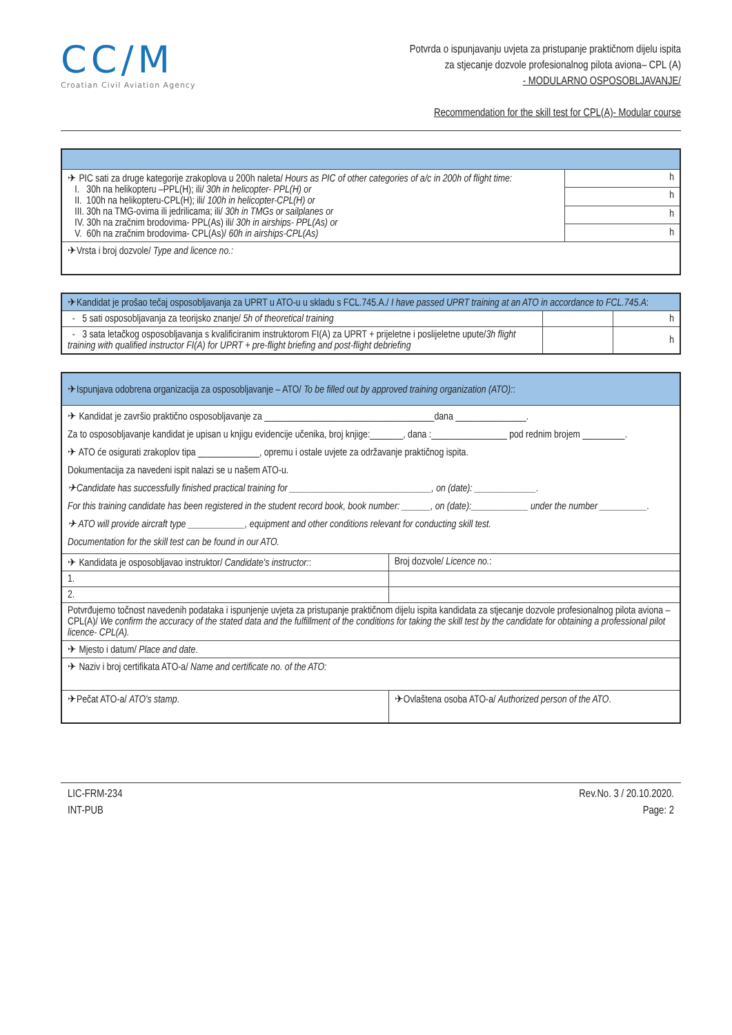CC/M
Croatian Civil Aviation Agency
Potvrda o ispunjavanju uvjeta za pristupanje praktičnom dijelu ispita
za stjecanje dozvole profesionalnog pilota aviona– CPL (A)
- MODULARNO OSPOSOBLJAVANJE/
Recommendation for the skill test for CPL(A)- Modular course
| ✈ PIC sati za druge kategorije zrakoplova u 200h naleta/ Hours as PIC of other categories of a/c in 200h of flight time: I. 30h na helikopteru –PPL(H); ili/ 30h in helicopter- PPL(H) or II. 100h na helikopteru-CPL(H); ili/ 100h in helicopter-CPL(H) or III. 30h na TMG-ovima ili jedrilicama; ili/ 30h in TMGs or sailplanes or IV. 30h na zračnim brodovima- PPL(As) ili/ 30h in airships- PPL(As) or V. 60h na zračnim brodovima- CPL(As)/ 60h in airships-CPL(As) | h |
| | h |
| | h |
| | h |
| ✈Vrsta i broj dozvole/ Type and licence no.: | |
| ✈Kandidat je prošao tečaj osposobljavanja za UPRT u ATO-u u skladu s FCL.745.A./ I have passed UPRT training at an ATO in accordance to FCL.745.A : | | |
| - 5 sati osposobljavanja za teorijsko znanje/ 5h of theoretical training | | h |
| - 3 sata letačkog osposobljavanja s kvalificiranim instruktorom FI(A) za UPRT + prijeletne i poslijeletne upute/ 3h flight training with qualified instructor FI(A) for UPRT + pre-flight briefing and post-flight debriefing | | h |
| ✈Ispunjava odobrena organizacija za osposobljavanje – ATO/ To be filled out by approved training organization (ATO): : | |
| ✈ Kandidat je završio praktično osposobljavanje za ____________________________________dana _______________. Za to osposobljavanje kandidat je upisan u knjigu evidencije učenika, broj knjige:_______, dana :________________ pod rednim brojem _________. ✈ ATO će osigurati zrakoplov tipa _____________, opremu i ostale uvjete za održavanje praktičnog ispita. Dokumentacija za navedeni ispit nalazi se u našem ATO-u. ✈Candidate has successfully finished practical training for ______________________________, on (date): _____________. For this training candidate has been registered in the student record book, book number: ______, on (date):____________ under the number __________. ✈ ATO will provide aircraft type ____________, equipment and other conditions relevant for conducting skill test. Documentation for the skill test can be found in our ATO. | |
| ✈ Kandidata je osposobljavao instruktor/ Candidate's instructor: : | Broj dozvole/ Licence no. : |
| 1. | |
| 2. | |
| Potvrđujemo točnost navedenih podataka i ispunjenje uvjeta za pristupanje praktičnom dijelu ispita kandidata za stjecanje dozvole profesionalnog pilota aviona – CPL(A)/ We confirm the accuracy of the stated data and the fulfillment of the conditions for taking the skill test by the candidate for obtaining a professional pilot licence- CPL(A). | |
| ✈ Mjesto i datum/ Place and date . | |
| ✈ Naziv i broj certifikata ATO-a/ Name and certificate no. of the ATO: | |
| ✈Pečat ATO-a/ ATO's stamp . | ✈Ovlaštena osoba ATO-a/ Authorized person of the ATO . |
LIC-FRM-234
INT-PUB
Rev.No. 3 / 20.10.2020.
Page: 2